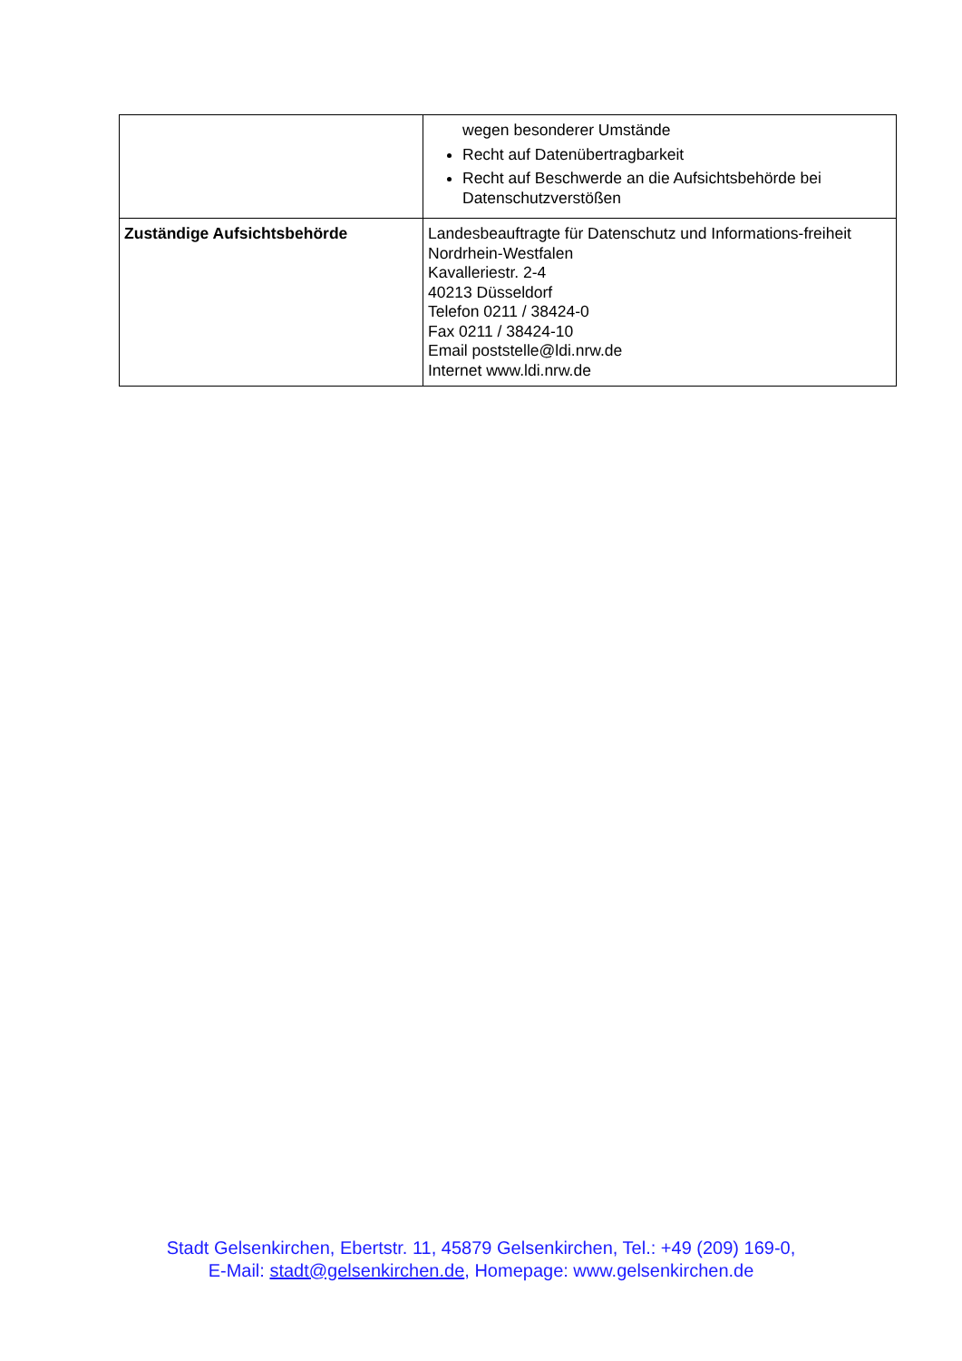| | wegen besonderer Umstände Recht auf Datenübertragbarkeit Recht auf Beschwerde an die Aufsichtsbehörde bei Datenschutzverstößen |
| Zuständige Aufsichtsbehörde | Landesbeauftragte für Datenschutz und Informations-freiheit Nordrhein-Westfalen Kavalleriestr. 2-4 40213 Düsseldorf Telefon 0211 / 38424-0 Fax 0211 / 38424-10 Email poststelle@ldi.nrw.de Internet www.ldi.nrw.de |
Stadt Gelsenkirchen, Ebertstr. 11, 45879 Gelsenkirchen, Tel.: +49 (209) 169-0,
E-Mail: stadt@gelsenkirchen.de, Homepage: www.gelsenkirchen.de